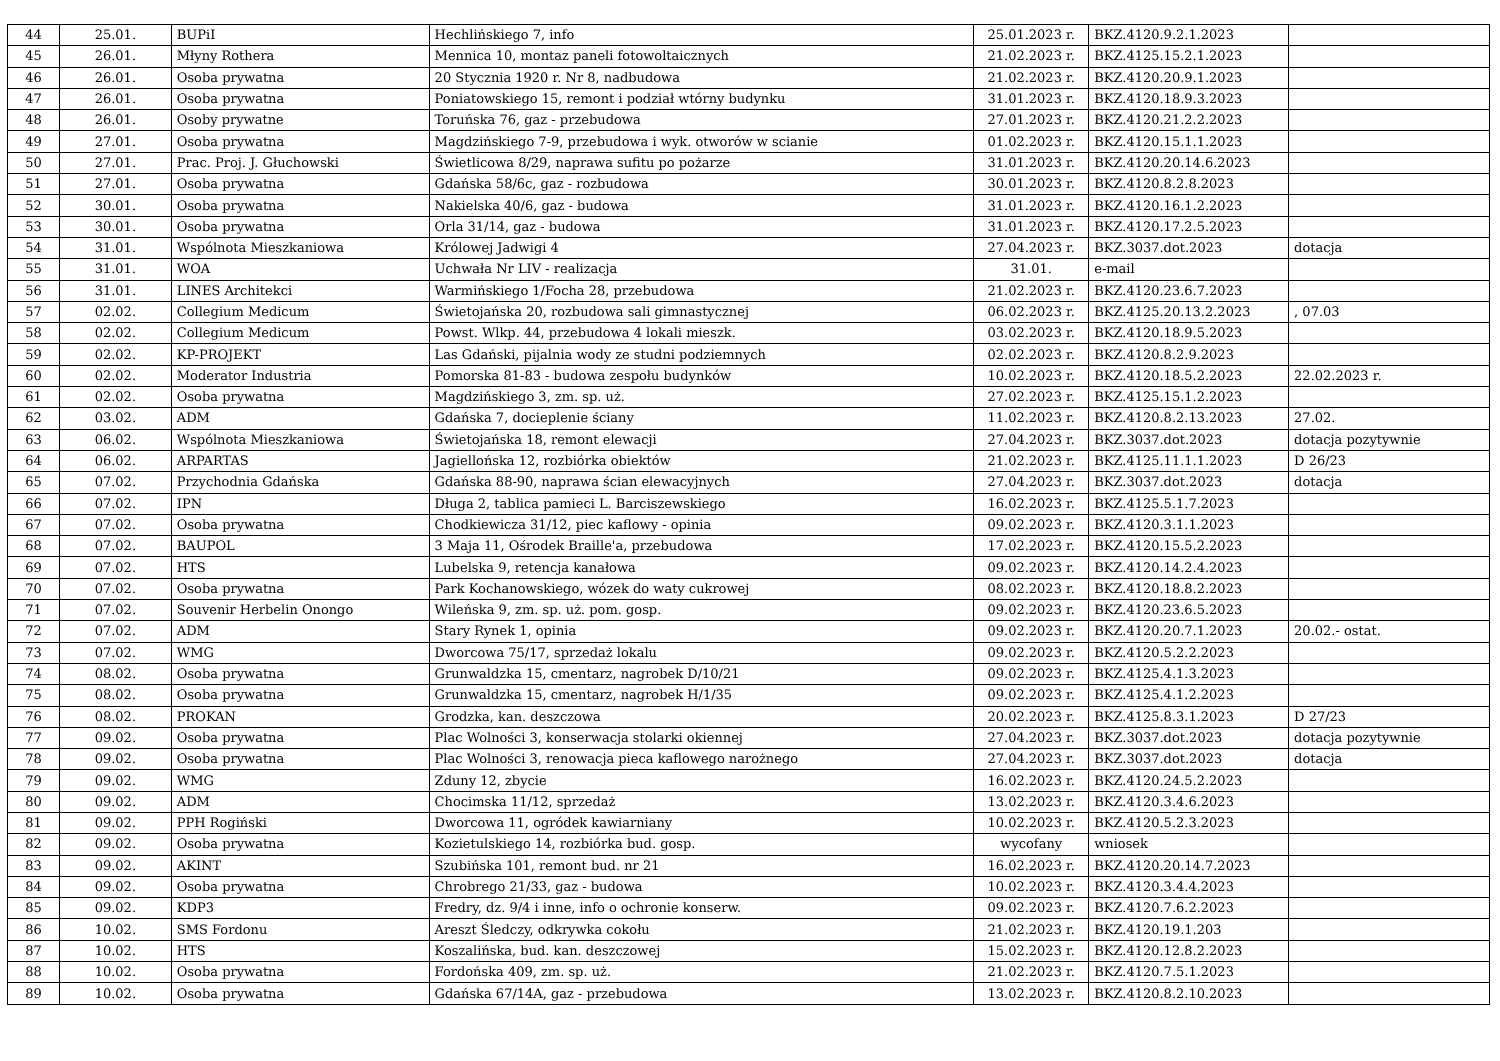| 44 | 25.01. | BUPiI | Hechlińskiego 7, info | 25.01.2023 r. | BKZ.4120.9.2.1.2023 | |
| 45 | 26.01. | Młyny Rothera | Mennica 10, montaz paneli fotowoltaicznych | 21.02.2023 r. | BKZ.4125.15.2.1.2023 | |
| 46 | 26.01. | Osoba prywatna | 20 Stycznia 1920 r. Nr 8, nadbudowa | 21.02.2023 r. | BKZ.4120.20.9.1.2023 | |
| 47 | 26.01. | Osoba prywatna | Poniatowskiego 15, remont i podział wtórny budynku | 31.01.2023 r. | BKZ.4120.18.9.3.2023 | |
| 48 | 26.01. | Osoby prywatne | Toruńska 76, gaz - przebudowa | 27.01.2023 r. | BKZ.4120.21.2.2.2023 | |
| 49 | 27.01. | Osoba prywatna | Magdzińskiego 7-9, przebudowa i wyk. otworów w scianie | 01.02.2023 r. | BKZ.4120.15.1.1.2023 | |
| 50 | 27.01. | Prac. Proj. J. Głuchowski | Świetlicowa 8/29, naprawa sufitu po pożarze | 31.01.2023 r. | BKZ.4120.20.14.6.2023 | |
| 51 | 27.01. | Osoba prywatna | Gdańska 58/6c, gaz - rozbudowa | 30.01.2023 r. | BKZ.4120.8.2.8.2023 | |
| 52 | 30.01. | Osoba prywatna | Nakielska 40/6, gaz - budowa | 31.01.2023 r. | BKZ.4120.16.1.2.2023 | |
| 53 | 30.01. | Osoba prywatna | Orla 31/14, gaz - budowa | 31.01.2023 r. | BKZ.4120.17.2.5.2023 | |
| 54 | 31.01. | Wspólnota Mieszkaniowa | Królowej Jadwigi 4 | 27.04.2023 r. | BKZ.3037.dot.2023 | dotacja |
| 55 | 31.01. | WOA | Uchwała Nr LIV - realizacja | 31.01. | e-mail | |
| 56 | 31.01. | LINES Architekci | Warmińskiego 1/Focha 28, przebudowa | 21.02.2023 r. | BKZ.4120.23.6.7.2023 | |
| 57 | 02.02. | Collegium Medicum | Świetojańska 20, rozbudowa sali gimnastycznej | 06.02.2023 r. | BKZ.4125.20.13.2.2023 | , 07.03 |
| 58 | 02.02. | Collegium Medicum | Powst. Wlkp. 44, przebudowa 4 lokali mieszk. | 03.02.2023 r. | BKZ.4120.18.9.5.2023 | |
| 59 | 02.02. | KP-PROJEKT | Las Gdański, pijalnia wody ze studni podziemnych | 02.02.2023 r. | BKZ.4120.8.2.9.2023 | |
| 60 | 02.02. | Moderator Industria | Pomorska 81-83 - budowa zespołu budynków | 10.02.2023 r. | BKZ.4120.18.5.2.2023 | 22.02.2023 r. |
| 61 | 02.02. | Osoba prywatna | Magdzińskiego 3, zm. sp. uż. | 27.02.2023 r. | BKZ.4125.15.1.2.2023 | |
| 62 | 03.02. | ADM | Gdańska 7, docieplenie ściany | 11.02.2023 r. | BKZ.4120.8.2.13.2023 | 27.02. |
| 63 | 06.02. | Wspólnota Mieszkaniowa | Świetojańska 18, remont elewacji | 27.04.2023 r. | BKZ.3037.dot.2023 | dotacja pozytywnie |
| 64 | 06.02. | ARPARTAS | Jagiellońska 12, rozbiórka obiektów | 21.02.2023 r. | BKZ.4125.11.1.1.2023 | D 26/23 |
| 65 | 07.02. | Przychodnia Gdańska | Gdańska 88-90, naprawa ścian elewacyjnych | 27.04.2023 r. | BKZ.3037.dot.2023 | dotacja |
| 66 | 07.02. | IPN | Długa 2, tablica pamieci L. Barciszewskiego | 16.02.2023 r. | BKZ.4125.5.1.7.2023 | |
| 67 | 07.02. | Osoba prywatna | Chodkiewicza 31/12, piec kaflowy - opinia | 09.02.2023 r. | BKZ.4120.3.1.1.2023 | |
| 68 | 07.02. | BAUPOL | 3 Maja 11, Ośrodek Braille'a, przebudowa | 17.02.2023 r. | BKZ.4120.15.5.2.2023 | |
| 69 | 07.02. | HTS | Lubelska 9, retencja kanałowa | 09.02.2023 r. | BKZ.4120.14.2.4.2023 | |
| 70 | 07.02. | Osoba prywatna | Park Kochanowskiego, wózek do waty cukrowej | 08.02.2023 r. | BKZ.4120.18.8.2.2023 | |
| 71 | 07.02. | Souvenir Herbelin Onongo | Wileńska 9, zm. sp. uż. pom. gosp. | 09.02.2023 r. | BKZ.4120.23.6.5.2023 | |
| 72 | 07.02. | ADM | Stary Rynek 1, opinia | 09.02.2023 r. | BKZ.4120.20.7.1.2023 | 20.02.- ostat. |
| 73 | 07.02. | WMG | Dworcowa 75/17, sprzedaż lokalu | 09.02.2023 r. | BKZ.4120.5.2.2.2023 | |
| 74 | 08.02. | Osoba prywatna | Grunwaldzka 15, cmentarz, nagrobek D/10/21 | 09.02.2023 r. | BKZ.4125.4.1.3.2023 | |
| 75 | 08.02. | Osoba prywatna | Grunwaldzka 15, cmentarz, nagrobek H/1/35 | 09.02.2023 r. | BKZ.4125.4.1.2.2023 | |
| 76 | 08.02. | PROKAN | Grodzka, kan. deszczowa | 20.02.2023 r. | BKZ.4125.8.3.1.2023 | D 27/23 |
| 77 | 09.02. | Osoba prywatna | Plac Wolności 3, konserwacja stolarki okiennej | 27.04.2023 r. | BKZ.3037.dot.2023 | dotacja pozytywnie |
| 78 | 09.02. | Osoba prywatna | Plac Wolności 3, renowacja pieca kaflowego narożnego | 27.04.2023 r. | BKZ.3037.dot.2023 | dotacja |
| 79 | 09.02. | WMG | Zduny 12, zbycie | 16.02.2023 r. | BKZ.4120.24.5.2.2023 | |
| 80 | 09.02. | ADM | Chocimska 11/12, sprzedaż | 13.02.2023 r. | BKZ.4120.3.4.6.2023 | |
| 81 | 09.02. | PPH Rogiński | Dworcowa 11, ogródek kawiarniany | 10.02.2023 r. | BKZ.4120.5.2.3.2023 | |
| 82 | 09.02. | Osoba prywatna | Kozietulskiego 14, rozbiórka bud. gosp. | wycofany | wniosek | |
| 83 | 09.02. | AKINT | Szubińska 101, remont bud. nr 21 | 16.02.2023 r. | BKZ.4120.20.14.7.2023 | |
| 84 | 09.02. | Osoba prywatna | Chrobrego 21/33, gaz - budowa | 10.02.2023 r. | BKZ.4120.3.4.4.2023 | |
| 85 | 09.02. | KDP3 | Fredry, dz. 9/4 i inne, info o ochronie konserw. | 09.02.2023 r. | BKZ.4120.7.6.2.2023 | |
| 86 | 10.02. | SMS Fordonu | Areszt Śledczy, odkrywka cokołu | 21.02.2023 r. | BKZ.4120.19.1.203 | |
| 87 | 10.02. | HTS | Koszalińska, bud. kan. deszczowej | 15.02.2023 r. | BKZ.4120.12.8.2.2023 | |
| 88 | 10.02. | Osoba prywatna | Fordońska 409, zm. sp. uż. | 21.02.2023 r. | BKZ.4120.7.5.1.2023 | |
| 89 | 10.02. | Osoba prywatna | Gdańska 67/14A, gaz - przebudowa | 13.02.2023 r. | BKZ.4120.8.2.10.2023 | |